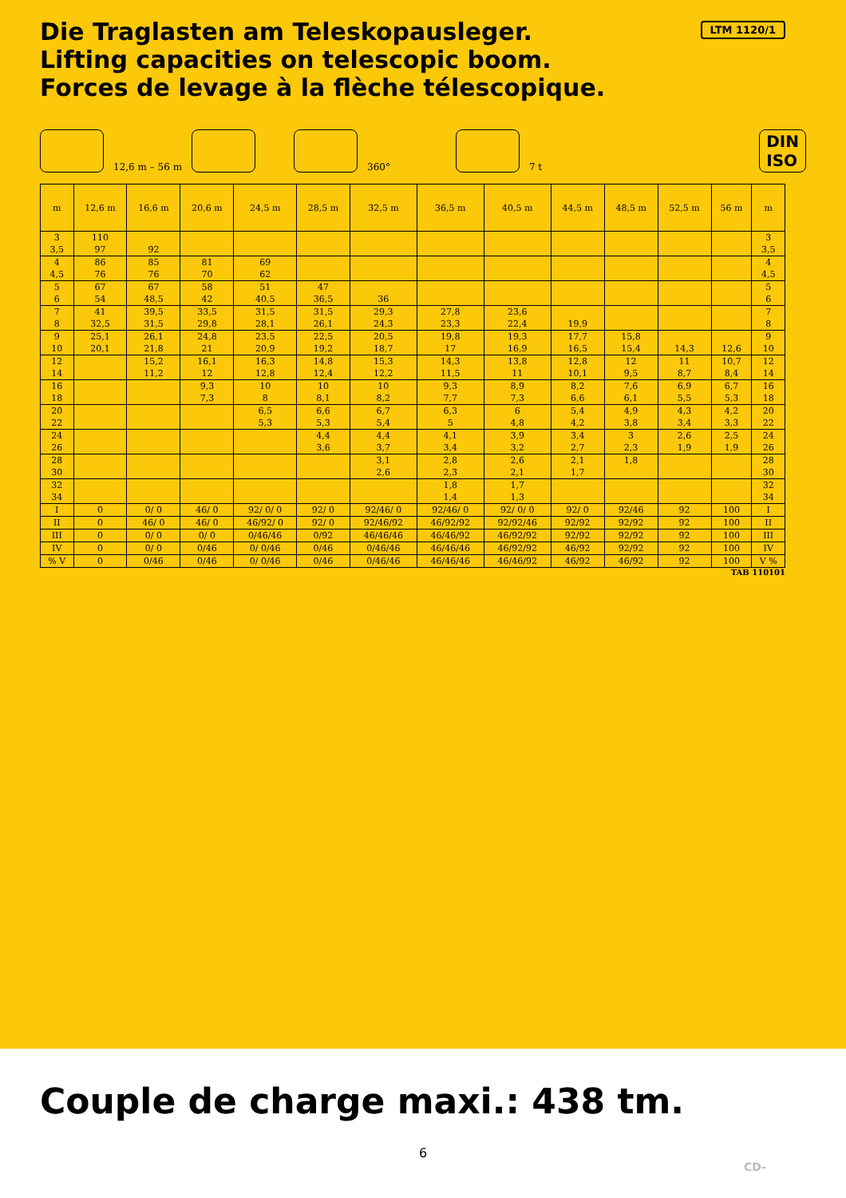Die Traglasten am Teleskopausleger.
Lifting capacities on telescopic boom.
Forces de levage à la flèche télescopique.
LTM 1120/1
12,6 m – 56 m
360°
7 t DIN
ISO
| m | 12,6 m | 16,6 m | 20,6 m | 24,5 m | 28,5 m | 32,5 m | 36,5 m | 40,5 m | 44,5 m | 48,5 m | 52,5 m | 56 m | m |
| --- | --- | --- | --- | --- | --- | --- | --- | --- | --- | --- | --- | --- | --- |
| 3 | 110 | | | | | | | | | | | | 3 |
| 3,5 | 97 | 92 | | | | | | | | | | | 3,5 |
| 4 | 86 | 85 | 81 | 69 | | | | | | | | | 4 |
| 4,5 | 76 | 76 | 70 | 62 | | | | | | | | | 4,5 |
| 5 | 67 | 67 | 58 | 51 | 47 | | | | | | | | 5 |
| 6 | 54 | 48,5 | 42 | 40,5 | 36,5 | 36 | | | | | | | 6 |
| 7 | 41 | 39,5 | 33,5 | 31,5 | 31,5 | 29,3 | 27,8 | 23,6 | | | | | 7 |
| 8 | 32,5 | 31,5 | 29,8 | 28,1 | 26,1 | 24,3 | 23,3 | 22,4 | 19,9 | | | | 8 |
| 9 | 25,1 | 26,1 | 24,8 | 23,5 | 22,5 | 20,5 | 19,8 | 19,3 | 17,7 | 15,8 | | | 9 |
| 10 | 20,1 | 21,8 | 21 | 20,9 | 19,2 | 18,7 | 17 | 16,9 | 16,5 | 15,4 | 14,3 | 12,6 | 10 |
| 12 | | 15,2 | 16,1 | 16,3 | 14,8 | 15,3 | 14,3 | 13,8 | 12,8 | 12 | 11 | 10,7 | 12 |
| 14 | | 11,2 | 12 | 12,8 | 12,4 | 12,2 | 11,5 | 11 | 10,1 | 9,5 | 8,7 | 8,4 | 14 |
| 16 | | | 9,3 | 10 | 10 | 10 | 9,3 | 8,9 | 8,2 | 7,6 | 6,9 | 6,7 | 16 |
| 18 | | | 7,3 | 8 | 8,1 | 8,2 | 7,7 | 7,3 | 6,6 | 6,1 | 5,5 | 5,3 | 18 |
| 20 | | | | 6,5 | 6,6 | 6,7 | 6,3 | 6 | 5,4 | 4,9 | 4,3 | 4,2 | 20 |
| 22 | | | | 5,3 | 5,3 | 5,4 | 5 | 4,8 | 4,2 | 3,8 | 3,4 | 3,3 | 22 |
| 24 | | | | | 4,4 | 4,4 | 4,1 | 3,9 | 3,4 | 3 | 2,6 | 2,5 | 24 |
| 26 | | | | | 3,6 | 3,7 | 3,4 | 3,2 | 2,7 | 2,3 | 1,9 | 1,9 | 26 |
| 28 | | | | | | 3,1 | 2,8 | 2,6 | 2,1 | 1,8 | | | 28 |
| 30 | | | | | | 2,6 | 2,3 | 2,1 | 1,7 | | | | 30 |
| 32 | | | | | | | 1,8 | 1,7 | | | | | 32 |
| 34 | | | | | | | 1,4 | 1,3 | | | | | 34 |
| I | 0 | 0/ 0 | 46/ 0 | 92/ 0/ 0 | 92/ 0 | 92/46/ 0 | 92/46/ 0 | 92/ 0/ 0 | 92/ 0 | 92/46 | 92 | 100 | I |
| II | 0 | 46/ 0 | 46/ 0 | 46/92/ 0 | 92/ 0 | 92/46/92 | 46/92/92 | 92/92/46 | 92/92 | 92/92 | 92 | 100 | II |
| III | 0 | 0/ 0 | 0/ 0 | 0/46/46 | 0/92 | 46/46/46 | 46/46/92 | 46/92/92 | 92/92 | 92/92 | 92 | 100 | III |
| IV | 0 | 0/ 0 | 0/46 | 0/ 0/46 | 0/46 | 0/46/46 | 46/46/46 | 46/92/92 | 46/92 | 92/92 | 92 | 100 | IV |
| % V | 0 | 0/46 | 0/46 | 0/ 0/46 | 0/46 | 0/46/46 | 46/46/46 | 46/46/92 | 46/92 | 46/92 | 92 | 100 | V % |
TAB 110101
Couple de charge maxi.: 438 tm.
6
CD-